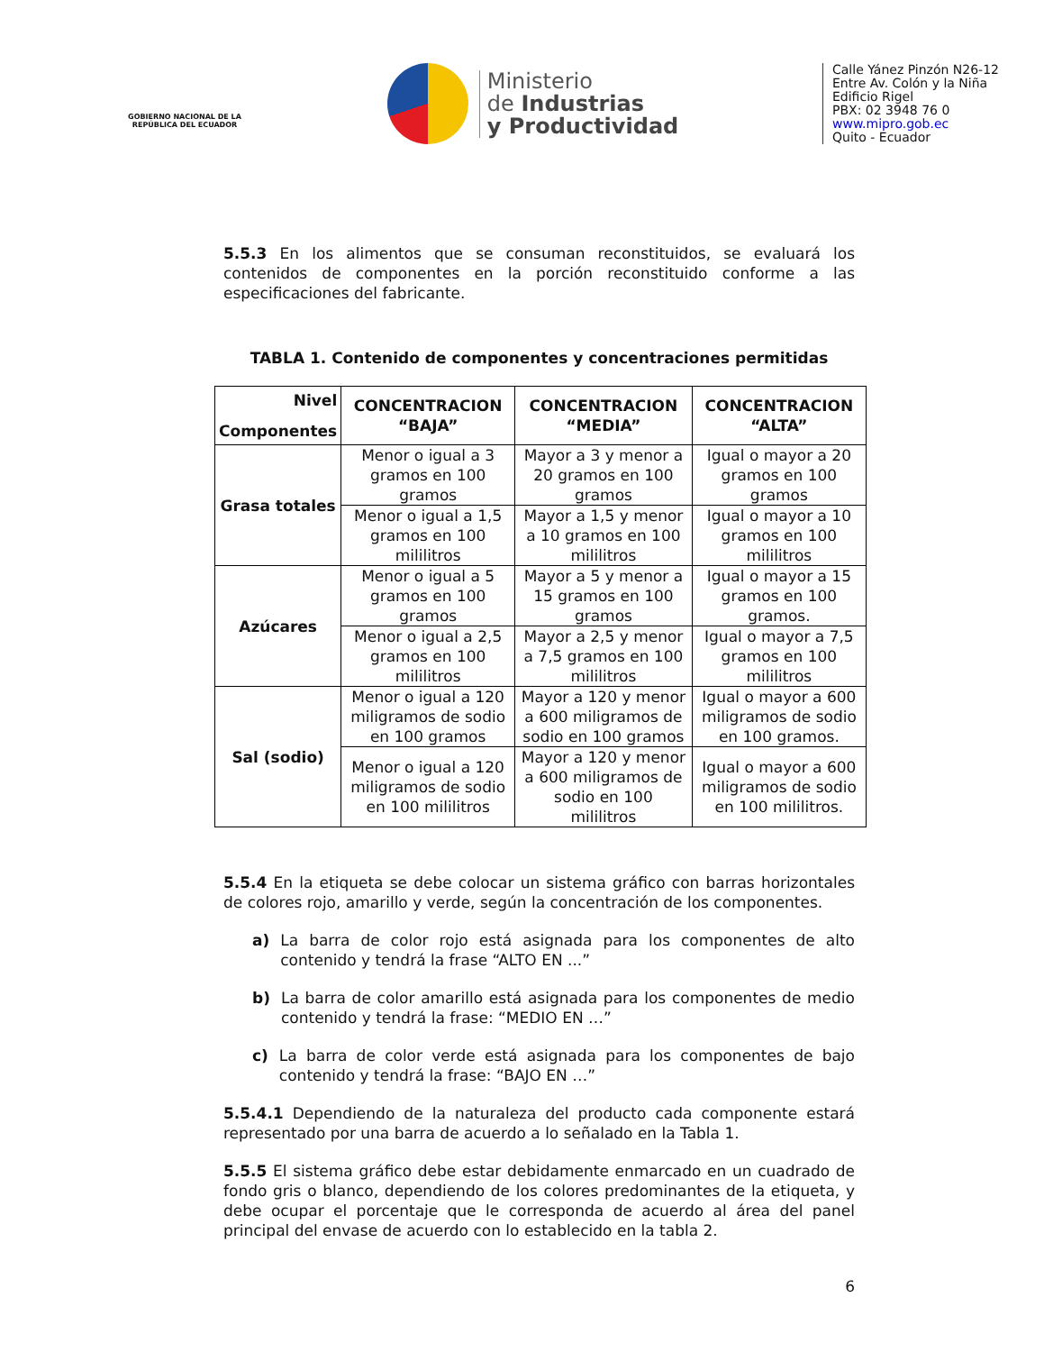GOBIERNO NACIONAL DE LA REPÚBLICA DEL ECUADOR
Ministerio
de Industrias
y Productividad
Calle Yánez Pinzón N26-12
Entre Av. Colón y la Niña
Edificio Rigel
PBX: 02 3948 76 0
www.mipro.gob.ec
Quito - Ecuador
5.5.3 En los alimentos que se consuman reconstituidos, se evaluará los contenidos de componentes en la porción reconstituido conforme a las especificaciones del fabricante.
TABLA 1. Contenido de componentes y concentraciones permitidas
| Nivel Componentes | CONCENTRACION “BAJA” | CONCENTRACION “MEDIA” | CONCENTRACION “ALTA” |
| --- | --- | --- | --- |
| Grasa totales | Menor o igual a 3 gramos en 100 gramos | Mayor a 3 y menor a 20 gramos en 100 gramos | Igual o mayor a 20 gramos en 100 gramos |
| | Menor o igual a 1,5 gramos en 100 mililitros | Mayor a 1,5 y menor a 10 gramos en 100 mililitros | Igual o mayor a 10 gramos en 100 mililitros |
| Azúcares | Menor o igual a 5 gramos en 100 gramos | Mayor a 5 y menor a 15 gramos en 100 gramos | Igual o mayor a 15 gramos en 100 gramos. |
| | Menor o igual a 2,5 gramos en 100 mililitros | Mayor a 2,5 y menor a 7,5 gramos en 100 mililitros | Igual o mayor a 7,5 gramos en 100 mililitros |
| Sal (sodio) | Menor o igual a 120 miligramos de sodio en 100 gramos | Mayor a 120 y menor a 600 miligramos de sodio en 100 gramos | Igual o mayor a 600 miligramos de sodio en 100 gramos. |
| | Menor o igual a 120 miligramos de sodio en 100 mililitros | Mayor a 120 y menor a 600 miligramos de sodio en 100 mililitros | Igual o mayor a 600 miligramos de sodio en 100 mililitros. |
5.5.4 En la etiqueta se debe colocar un sistema gráfico con barras horizontales de colores rojo, amarillo y verde, según la concentración de los componentes.
a) La barra de color rojo está asignada para los componentes de alto contenido y tendrá la frase “ALTO EN ...”
b) La barra de color amarillo está asignada para los componentes de medio contenido y tendrá la frase: “MEDIO EN …”
c) La barra de color verde está asignada para los componentes de bajo contenido y tendrá la frase: “BAJO EN …”
5.5.4.1 Dependiendo de la naturaleza del producto cada componente estará representado por una barra de acuerdo a lo señalado en la Tabla 1.
5.5.5 El sistema gráfico debe estar debidamente enmarcado en un cuadrado de fondo gris o blanco, dependiendo de los colores predominantes de la etiqueta, y debe ocupar el porcentaje que le corresponda de acuerdo al área del panel principal del envase de acuerdo con lo establecido en la tabla 2.
6